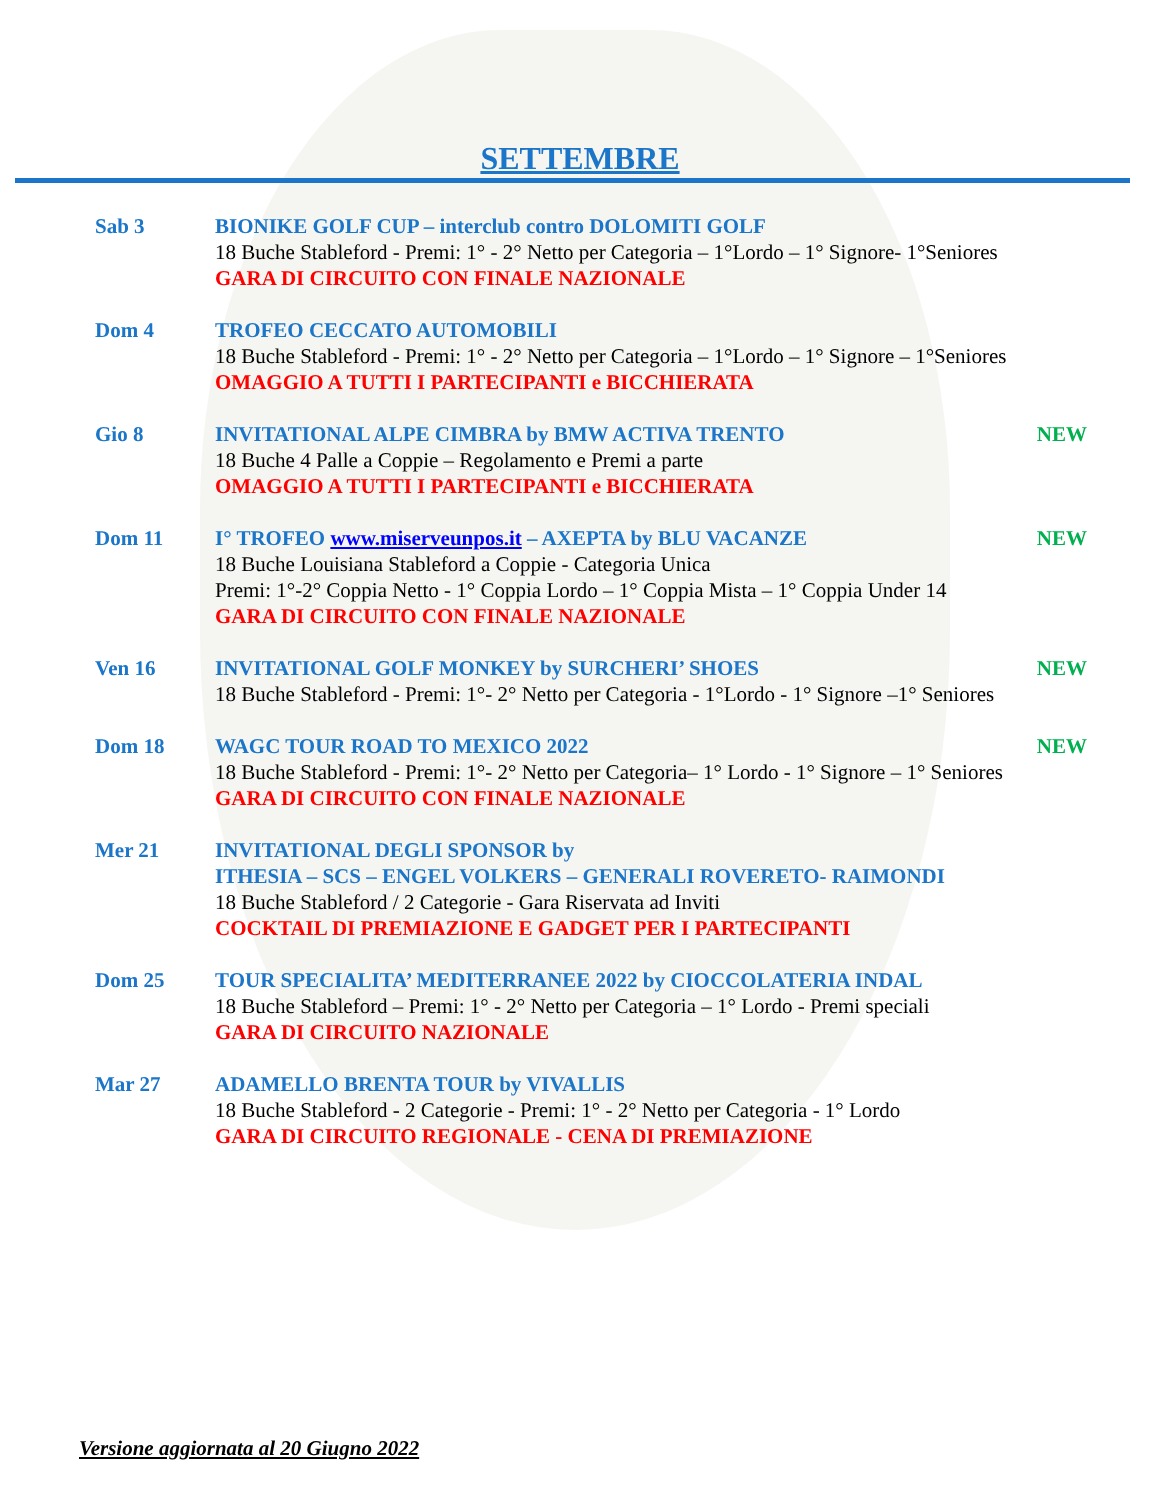SETTEMBRE
Sab 3 BIONIKE GOLF CUP – interclub contro DOLOMITI GOLF
18 Buche Stableford - Premi: 1° - 2° Netto per Categoria – 1°Lordo – 1° Signore- 1°Seniores
GARA DI CIRCUITO CON FINALE NAZIONALE
Dom 4 TROFEO CECCATO AUTOMOBILI
18 Buche Stableford - Premi: 1° - 2° Netto per Categoria – 1°Lordo – 1° Signore – 1°Seniores
OMAGGIO A TUTTI I PARTECIPANTI e BICCHIERATA
Gio 8 INVITATIONAL ALPE CIMBRA by BMW ACTIVA TRENTO NEW
18 Buche 4 Palle a Coppie – Regolamento e Premi a parte
OMAGGIO A TUTTI I PARTECIPANTI e BICCHIERATA
Dom 11 I° TROFEO www.miserveunpos.it – AXEPTA by BLU VACANZE NEW
18 Buche Louisiana Stableford a Coppie - Categoria Unica
Premi: 1°-2° Coppia Netto - 1° Coppia Lordo – 1° Coppia Mista – 1° Coppia Under 14
GARA DI CIRCUITO CON FINALE NAZIONALE
Ven 16 INVITATIONAL GOLF MONKEY by SURCHERI’ SHOES NEW
18 Buche Stableford - Premi: 1°- 2° Netto per Categoria - 1°Lordo - 1° Signore –1° Seniores
Dom 18 WAGC TOUR ROAD TO MEXICO 2022 NEW
18 Buche Stableford - Premi: 1°- 2° Netto per Categoria– 1° Lordo - 1° Signore – 1° Seniores
GARA DI CIRCUITO CON FINALE NAZIONALE
Mer 21 INVITATIONAL DEGLI SPONSOR by
ITHESIA – SCS – ENGEL VOLKERS – GENERALI ROVERETO- RAIMONDI
18 Buche Stableford / 2 Categorie - Gara Riservata ad Inviti
COCKTAIL DI PREMIAZIONE E GADGET PER I PARTECIPANTI
Dom 25 TOUR SPECIALITA’ MEDITERRANEE 2022 by CIOCCOLATERIA INDAL
18 Buche Stableford – Premi: 1° - 2° Netto per Categoria – 1° Lordo - Premi speciali
GARA DI CIRCUITO NAZIONALE
Mar 27 ADAMELLO BRENTA TOUR by VIVALLIS
18 Buche Stableford - 2 Categorie - Premi: 1° - 2° Netto per Categoria - 1° Lordo
GARA DI CIRCUITO REGIONALE - CENA DI PREMIAZIONE
Versione aggiornata al 20 Giugno 2022